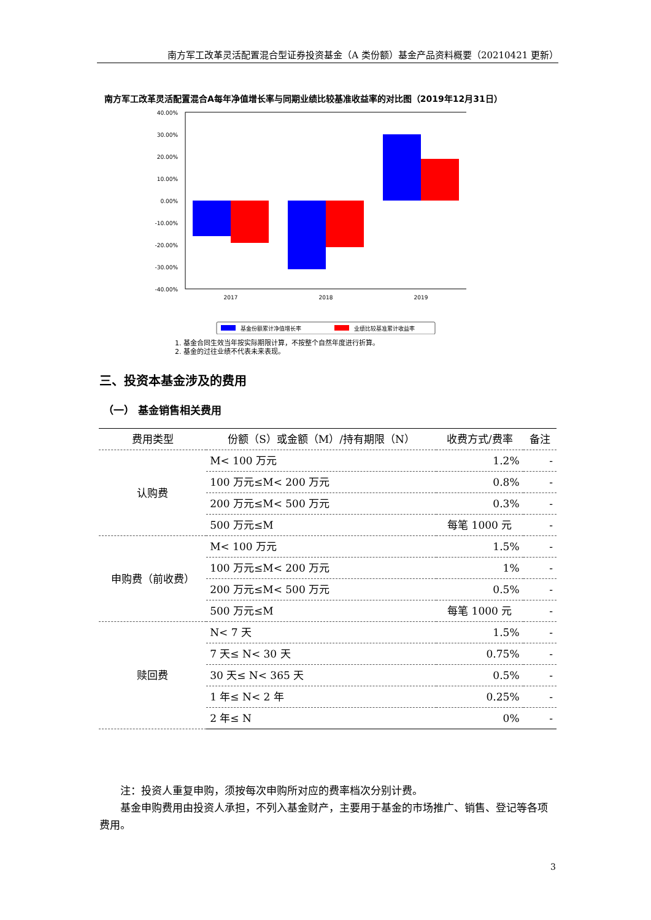南方军工改革灵活配置混合型证券投资基金（A 类份额）基金产品资料概要（20210421 更新）
南方军工改革灵活配置混合A每年净值增长率与同期业绩比较基准收益率的对比图（2019年12月31日）
40.00%
30.00%
20.00%
10.00%
0.00%
-10.00%
-20.00%
-30.00%
-40.00%
2017
2018
2019
基金份额累计净值增长率
业绩比较基准累计收益率
1. 基金合同生效当年按实际期限计算，不按整个自然年度进行折算。
2. 基金的过往业绩不代表未来表现。
三、投资本基金涉及的费用
（一） 基金销售相关费用
| 费用类型 | 份额（S）或金额（M）/持有期限（N） | 收费方式/费率 | 备注 |
| --- | --- | --- | --- |
| 认购费 | M< 100 万元 | 1.2% | - |
| | 100 万元≤M< 200 万元 | 0.8% | - |
| | 200 万元≤M< 500 万元 | 0.3% | - |
| | 500 万元≤M | 每笔 1000 元 | - |
| 申购费（前收费） | M< 100 万元 | 1.5% | - |
| | 100 万元≤M< 200 万元 | 1% | - |
| | 200 万元≤M< 500 万元 | 0.5% | - |
| | 500 万元≤M | 每笔 1000 元 | - |
| 赎回费 | N< 7 天 | 1.5% | - |
| | 7 天≤ N< 30 天 | 0.75% | - |
| | 30 天≤ N< 365 天 | 0.5% | - |
| | 1 年≤ N< 2 年 | 0.25% | - |
| | 2 年≤ N | 0% | - |
  注：投资人重复申购，须按每次申购所对应的费率档次分别计费。
  基金申购费用由投资人承担，不列入基金财产，主要用于基金的市场推广、销售、登记等各项费用。
3